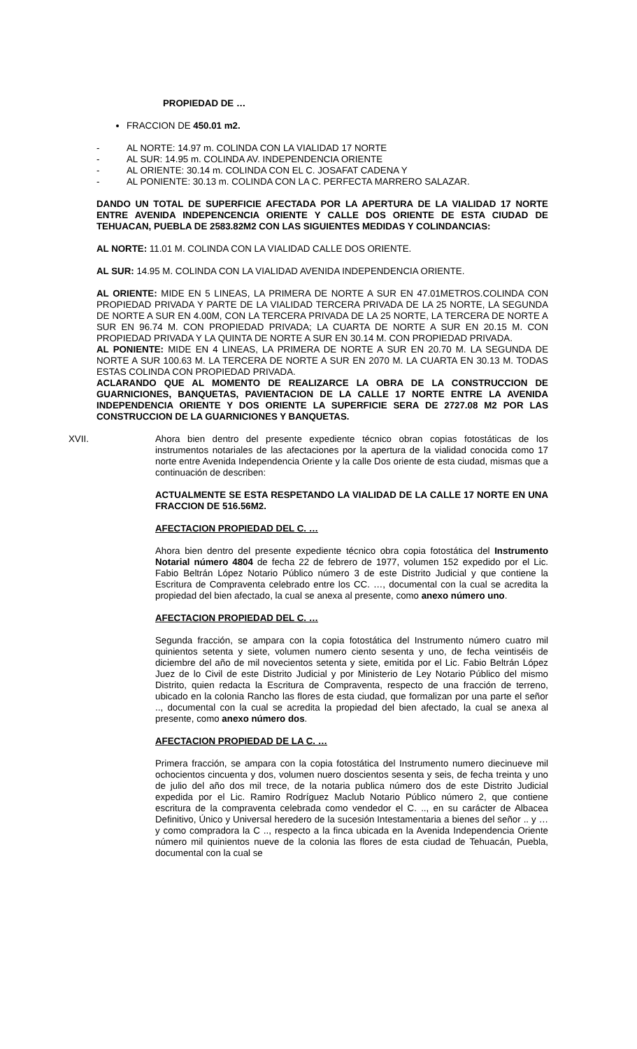PROPIEDAD DE …
FRACCION DE 450.01 m2.
- AL NORTE: 14.97 m. COLINDA CON LA VIALIDAD 17 NORTE
- AL SUR: 14.95 m. COLINDA AV. INDEPENDENCIA ORIENTE
- AL ORIENTE: 30.14 m. COLINDA CON EL C. JOSAFAT CADENA Y
- AL PONIENTE: 30.13 m. COLINDA CON LA C. PERFECTA MARRERO SALAZAR.
DANDO UN TOTAL DE SUPERFICIE AFECTADA POR LA APERTURA DE LA VIALIDAD 17 NORTE ENTRE AVENIDA INDEPENCENCIA ORIENTE Y CALLE DOS ORIENTE DE ESTA CIUDAD DE TEHUACAN, PUEBLA DE 2583.82M2 CON LAS SIGUIENTES MEDIDAS Y COLINDANCIAS:
AL NORTE: 11.01 M. COLINDA CON LA VIALIDAD CALLE DOS ORIENTE.
AL SUR: 14.95 M. COLINDA CON LA VIALIDAD AVENIDA INDEPENDENCIA ORIENTE.
AL ORIENTE: MIDE EN 5 LINEAS, LA PRIMERA DE NORTE A SUR EN 47.01METROS.COLINDA CON PROPIEDAD PRIVADA Y PARTE DE LA VIALIDAD TERCERA PRIVADA DE LA 25 NORTE, LA SEGUNDA DE NORTE A SUR EN 4.00M, CON LA TERCERA PRIVADA DE LA 25 NORTE, LA TERCERA DE NORTE A SUR EN 96.74 M. CON PROPIEDAD PRIVADA; LA CUARTA DE NORTE A SUR EN 20.15 M. CON PROPIEDAD PRIVADA Y LA QUINTA DE NORTE A SUR EN 30.14 M. CON PROPIEDAD PRIVADA.
AL PONIENTE: MIDE EN 4 LINEAS, LA PRIMERA DE NORTE A SUR EN 20.70 M. LA SEGUNDA DE NORTE A SUR 100.63 M. LA TERCERA DE NORTE A SUR EN 2070 M. LA CUARTA EN 30.13 M. TODAS ESTAS COLINDA CON PROPIEDAD PRIVADA.
ACLARANDO QUE AL MOMENTO DE REALIZARCE LA OBRA DE LA CONSTRUCCION DE GUARNICIONES, BANQUETAS, PAVIENTACION DE LA CALLE 17 NORTE ENTRE LA AVENIDA INDEPENDENCIA ORIENTE Y DOS ORIENTE LA SUPERFICIE SERA DE 2727.08 M2 POR LAS CONSTRUCCION DE LA GUARNICIONES Y BANQUETAS.
XVII. Ahora bien dentro del presente expediente técnico obran copias fotostáticas de los instrumentos notariales de las afectaciones por la apertura de la vialidad conocida como 17 norte entre Avenida Independencia Oriente y la calle Dos oriente de esta ciudad, mismas que a continuación de describen:
ACTUALMENTE SE ESTA RESPETANDO LA VIALIDAD DE LA CALLE 17 NORTE EN UNA FRACCION DE 516.56M2.
AFECTACION PROPIEDAD DEL C. …
Ahora bien dentro del presente expediente técnico obra copia fotostática del Instrumento Notarial número 4804 de fecha 22 de febrero de 1977, volumen 152 expedido por el Lic. Fabio Beltrán López Notario Público número 3 de este Distrito Judicial y que contiene la Escritura de Compraventa celebrado entre los CC. …, documental con la cual se acredita la propiedad del bien afectado, la cual se anexa al presente, como anexo número uno.
AFECTACION PROPIEDAD DEL C. …
Segunda fracción, se ampara con la copia fotostática del Instrumento número cuatro mil quinientos setenta y siete, volumen numero ciento sesenta y uno, de fecha veintiséis de diciembre del año de mil novecientos setenta y siete, emitida por el Lic. Fabio Beltrán López Juez de lo Civil de este Distrito Judicial y por Ministerio de Ley Notario Público del mismo Distrito, quien redacta la Escritura de Compraventa, respecto de una fracción de terreno, ubicado en la colonia Rancho las flores de esta ciudad, que formalizan por una parte el señor .., documental con la cual se acredita la propiedad del bien afectado, la cual se anexa al presente, como anexo número dos.
AFECTACION PROPIEDAD DE LA C. …
Primera fracción, se ampara con la copia fotostática del Instrumento numero diecinueve mil ochocientos cincuenta y dos, volumen nuero doscientos sesenta y seis, de fecha treinta y uno de julio del año dos mil trece, de la notaria publica número dos de este Distrito Judicial expedida por el Lic. Ramiro Rodríguez Maclub Notario Público número 2, que contiene escritura de la compraventa celebrada como vendedor el C. .., en su carácter de Albacea Definitivo, Único y Universal heredero de la sucesión Intestamentaria a bienes del señor .. y … y como compradora la C .., respecto a la finca ubicada en la Avenida Independencia Oriente número mil quinientos nueve de la colonia las flores de esta ciudad de Tehuacán, Puebla, documental con la cual se